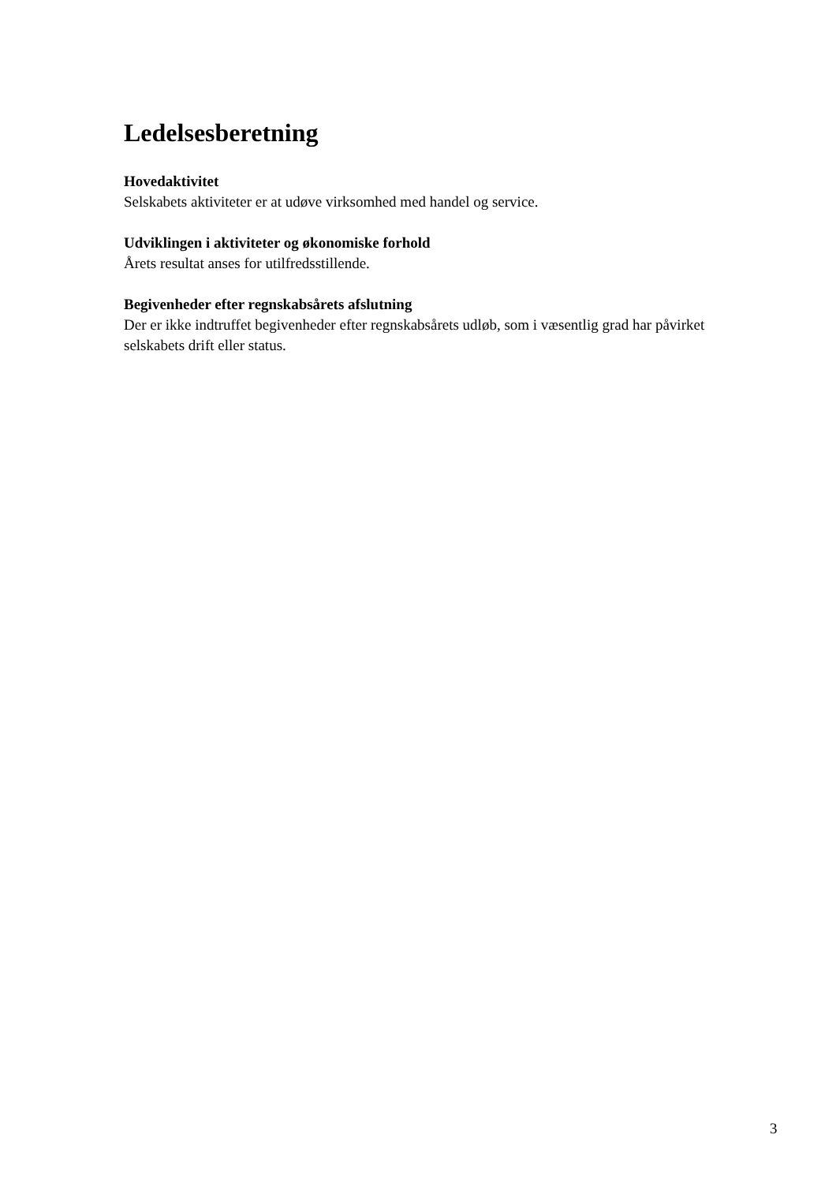Ledelsesberetning
Hovedaktivitet
Selskabets aktiviteter er at udøve virksomhed med handel og service.
Udviklingen i aktiviteter og økonomiske forhold
Årets resultat anses for utilfredsstillende.
Begivenheder efter regnskabsårets afslutning
Der er ikke indtruffet begivenheder efter regnskabsårets udløb, som i væsentlig grad har påvirket selskabets drift eller status.
3